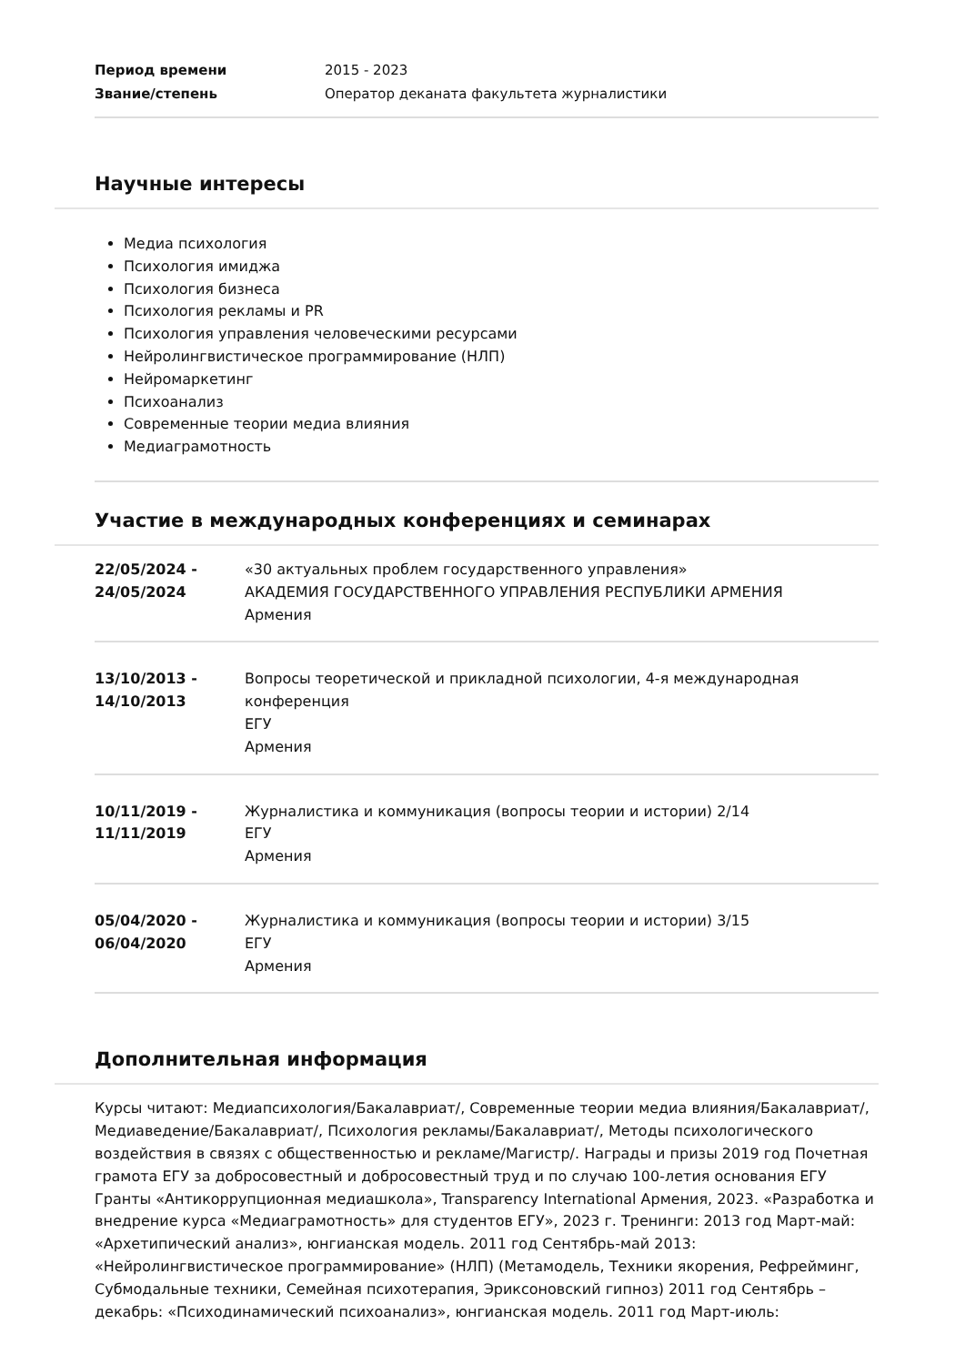Период времени 2015 - 2023
Звание/степень Оператор деканата факультета журналистики
Научные интересы
Медиа психология
Психология имиджа
Психология бизнеса
Психология рекламы и PR
Психология управления человеческими ресурсами
Нейролингвистическое программирование (НЛП)
Нейромаркетинг
Психоанализ
Современные теории медиа влияния
Медиаграмотность
Участие в международных конференциях и семинарах
| 22/05/2024 - 24/05/2024 | «30 актуальных проблем государственного управления» АКАДЕМИЯ ГОСУДАРСТВЕННОГО УПРАВЛЕНИЯ РЕСПУБЛИКИ АРМЕНИЯ Армения |
| 13/10/2013 - 14/10/2013 | Вопросы теоретической и прикладной психологии, 4-я международная конференция ЕГУ Армения |
| 10/11/2019 - 11/11/2019 | Журналистика и коммуникация (вопросы теории и истории) 2/14 ЕГУ Армения |
| 05/04/2020 - 06/04/2020 | Журналистика и коммуникация (вопросы теории и истории) 3/15 ЕГУ Армения |
Дополнительная информация
Курсы читают: Медиапсихология/Бакалавриат/, Современные теории медиа влияния/Бакалавриат/, Медиаведение/Бакалавриат/, Психология рекламы/Бакалавриат/, Методы психологического воздействия в связях с общественностью и рекламе/Магистр/. Награды и призы 2019 год Почетная грамота ЕГУ за добросовестный и добросовестный труд и по случаю 100-летия основания ЕГУ Гранты «Антикоррупционная медиашкола», Transparency International Армения, 2023. «Разработка и внедрение курса «Медиаграмотность» для студентов ЕГУ», 2023 г. Тренинги: 2013 год Март-май: «Архетипический анализ», юнгианская модель. 2011 год Сентябрь-май 2013: «Нейролингвистическое программирование» (НЛП) (Метамодель, Техники якорения, Рефрейминг, Субмодальные техники, Семейная психотерапия, Эриксоновский гипноз) 2011 год Сентябрь – декабрь: «Психодинамический психоанализ», юнгианская модель. 2011 год Март-июль: